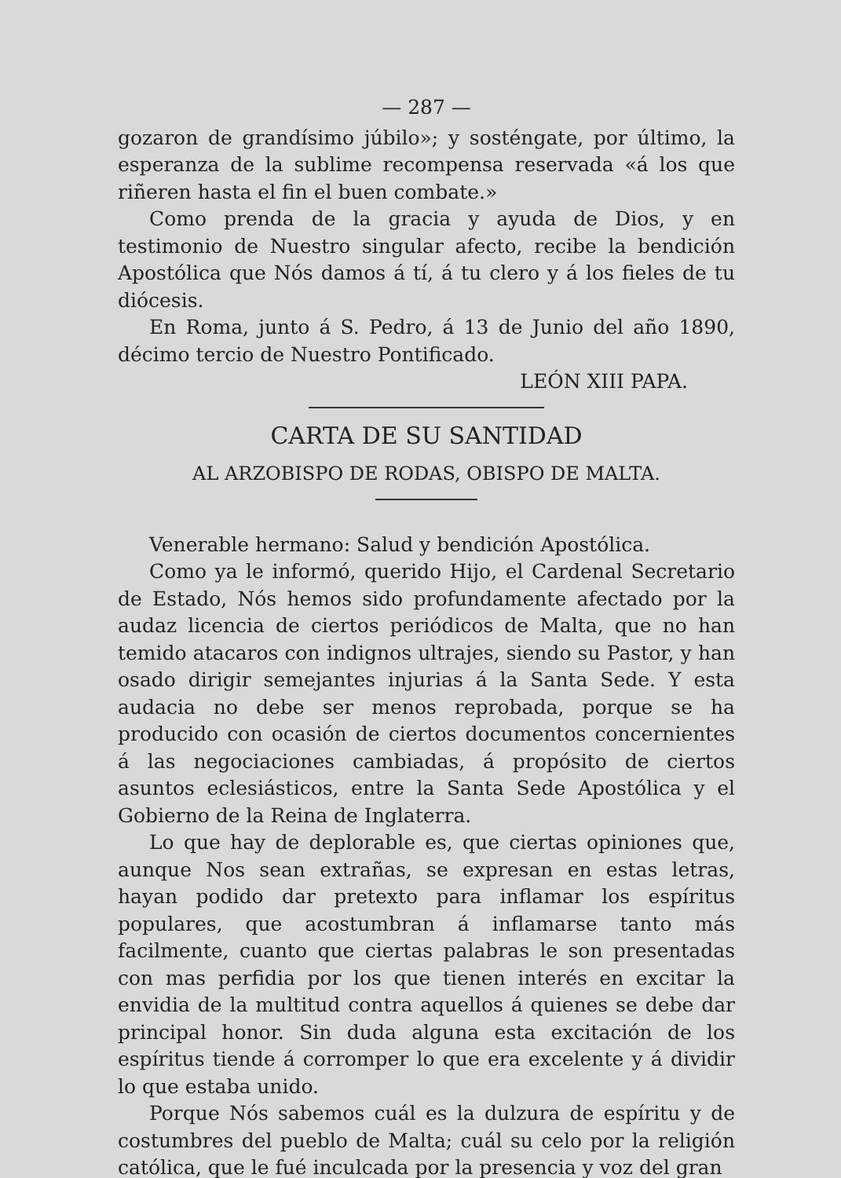— 287 —
gozaron de grandísimo júbilo»; y sosténgate, por último, la esperanza de la sublime recompensa reservada «á los que riñeren hasta el fin el buen combate.»
Como prenda de la gracia y ayuda de Dios, y en testimonio de Nuestro singular afecto, recibe la bendición Apostólica que Nós damos á tí, á tu clero y á los fieles de tu diócesis.
En Roma, junto á S. Pedro, á 13 de Junio del año 1890, décimo tercio de Nuestro Pontificado.
LEÓN XIII PAPA.
CARTA DE SU SANTIDAD
AL ARZOBISPO DE RODAS, OBISPO DE MALTA.
Venerable hermano: Salud y bendición Apostólica.
Como ya le informó, querido Hijo, el Cardenal Secretario de Estado, Nós hemos sido profundamente afectado por la audaz licencia de ciertos periódicos de Malta, que no han temido atacaros con indignos ultrajes, siendo su Pastor, y han osado dirigir semejantes injurias á la Santa Sede. Y esta audacia no debe ser menos reprobada, porque se ha producido con ocasión de ciertos documentos concernientes á las negociaciones cambiadas, á propósito de ciertos asuntos eclesiásticos, entre la Santa Sede Apostólica y el Gobierno de la Reina de Inglaterra.
Lo que hay de deplorable es, que ciertas opiniones que, aunque Nos sean extrañas, se expresan en estas letras, hayan podido dar pretexto para inflamar los espíritus populares, que acostumbran á inflamarse tanto más facilmente, cuanto que ciertas palabras le son presentadas con mas perfidia por los que tienen interés en excitar la envidia de la multitud contra aquellos á quienes se debe dar principal honor. Sin duda alguna esta excitación de los espíritus tiende á corromper lo que era excelente y á dividir lo que estaba unido.
Porque Nós sabemos cuál es la dulzura de espíritu y de costumbres del pueblo de Malta; cuál su celo por la religión católica, que le fué inculcada por la presencia y voz del gran